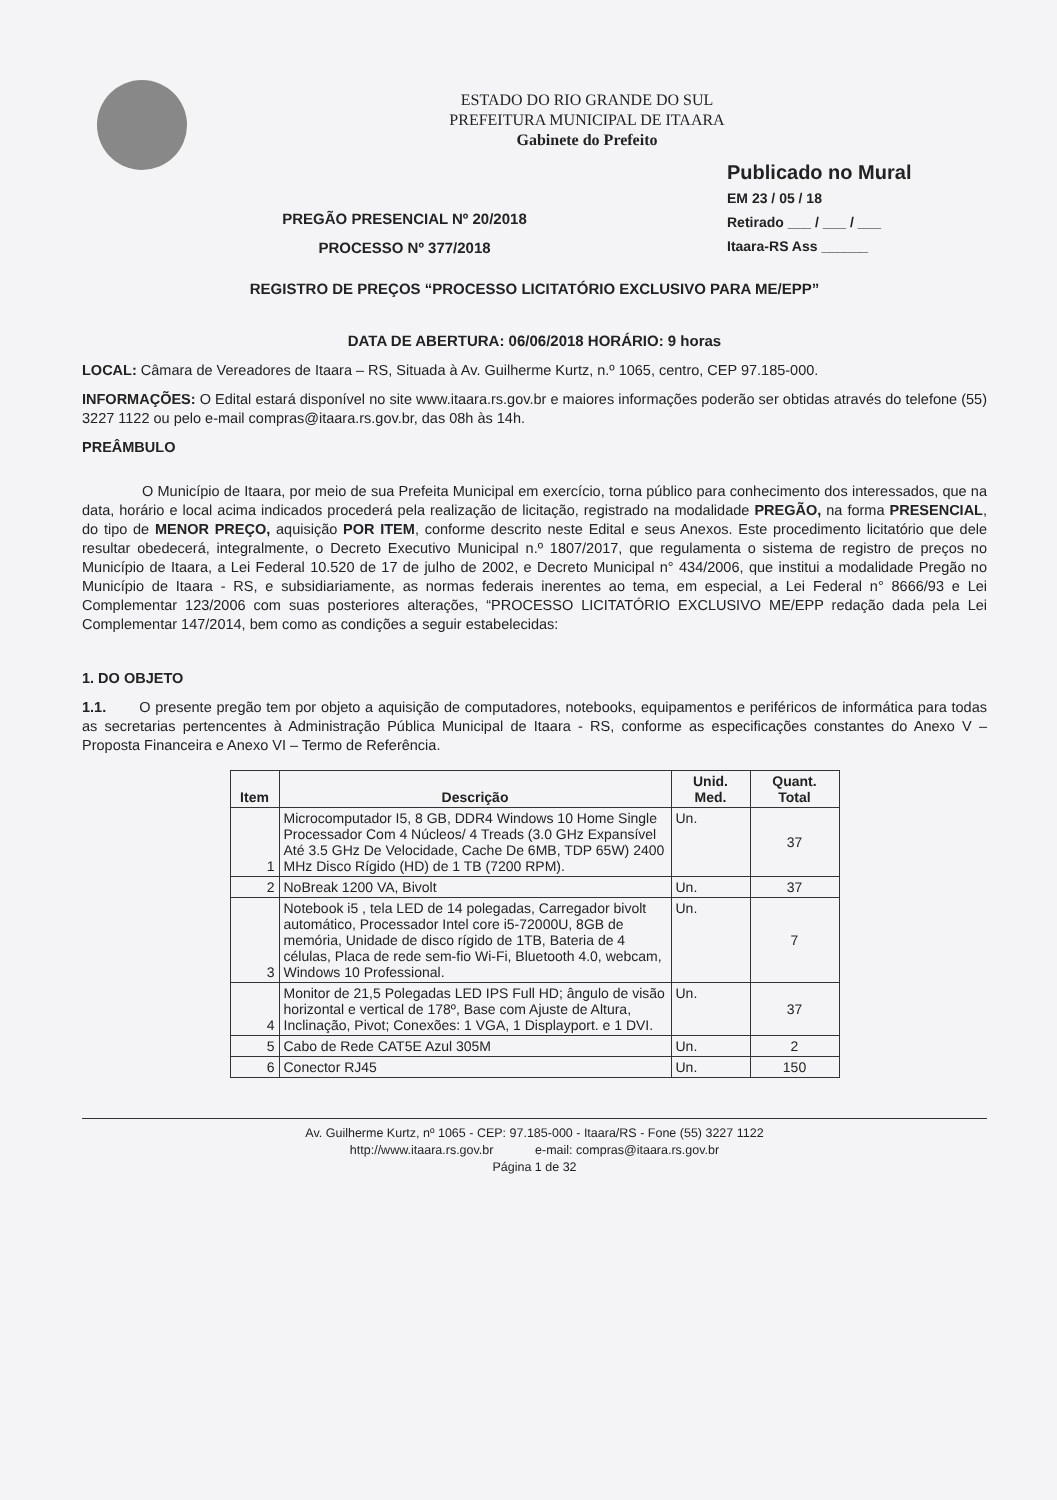ESTADO DO RIO GRANDE DO SUL
PREFEITURA MUNICIPAL DE ITAARA
Gabinete do Prefeito
PREGÃO PRESENCIAL Nº 20/2018
PROCESSO Nº 377/2018
Publicado no Mural
EM 23 / 05 / 18
Retirado ___ / ___ / ___
Itaara-RS Ass ______
REGISTRO DE PREÇOS “PROCESSO LICITATÓRIO EXCLUSIVO PARA ME/EPP”
DATA DE ABERTURA: 06/06/2018 HORÁRIO: 9 horas
LOCAL: Câmara de Vereadores de Itaara – RS, Situada à Av. Guilherme Kurtz, n.º 1065, centro, CEP 97.185-000.
INFORMAÇÕES: O Edital estará disponível no site www.itaara.rs.gov.br e maiores informações poderão ser obtidas através do telefone (55) 3227 1122 ou pelo e-mail compras@itaara.rs.gov.br, das 08h às 14h.
PREÂMBULO
O Município de Itaara, por meio de sua Prefeita Municipal em exercício, torna público para conhecimento dos interessados, que na data, horário e local acima indicados procederá pela realização de licitação, registrado na modalidade PREGÃO, na forma PRESENCIAL, do tipo de MENOR PREÇO, aquisição POR ITEM, conforme descrito neste Edital e seus Anexos. Este procedimento licitatório que dele resultar obedecerá, integralmente, o Decreto Executivo Municipal n.º 1807/2017, que regulamenta o sistema de registro de preços no Município de Itaara, a Lei Federal 10.520 de 17 de julho de 2002, e Decreto Municipal n° 434/2006, que institui a modalidade Pregão no Município de Itaara - RS, e subsidiariamente, as normas federais inerentes ao tema, em especial, a Lei Federal n° 8666/93 e Lei Complementar 123/2006 com suas posteriores alterações, “PROCESSO LICITATÓRIO EXCLUSIVO ME/EPP redação dada pela Lei Complementar 147/2014, bem como as condições a seguir estabelecidas:
1. DO OBJETO
1.1. O presente pregão tem por objeto a aquisição de computadores, notebooks, equipamentos e periféricos de informática para todas as secretarias pertencentes à Administração Pública Municipal de Itaara - RS, conforme as especificações constantes do Anexo V – Proposta Financeira e Anexo VI – Termo de Referência.
| Item | Descrição | Unid. Med. | Quant. Total |
| --- | --- | --- | --- |
| 1 | Microcomputador I5, 8 GB, DDR4 Windows 10 Home Single Processador Com 4 Núcleos/ 4 Treads (3.0 GHz Expansível Até 3.5 GHz De Velocidade, Cache De 6MB, TDP 65W) 2400 MHz Disco Rígido (HD) de 1 TB (7200 RPM). | Un. | 37 |
| 2 | NoBreak 1200 VA, Bivolt | Un. | 37 |
| 3 | Notebook i5 , tela LED de 14 polegadas, Carregador bivolt automático, Processador Intel core i5-72000U, 8GB de memória, Unidade de disco rígido de 1TB, Bateria de 4 células, Placa de rede sem-fio Wi-Fi, Bluetooth 4.0, webcam, Windows 10 Professional. | Un. | 7 |
| 4 | Monitor de 21,5 Polegadas LED IPS Full HD; ângulo de visão horizontal e vertical de 178º, Base com Ajuste de Altura, Inclinação, Pivot; Conexões: 1 VGA, 1 Displayport. e 1 DVI. | Un. | 37 |
| 5 | Cabo de Rede CAT5E Azul 305M | Un. | 2 |
| 6 | Conector RJ45 | Un. | 150 |
Av. Guilherme Kurtz, nº 1065 - CEP: 97.185-000 - Itaara/RS - Fone (55) 3227 1122
http://www.itaara.rs.gov.br e-mail: compras@itaara.rs.gov.br
Página 1 de 32